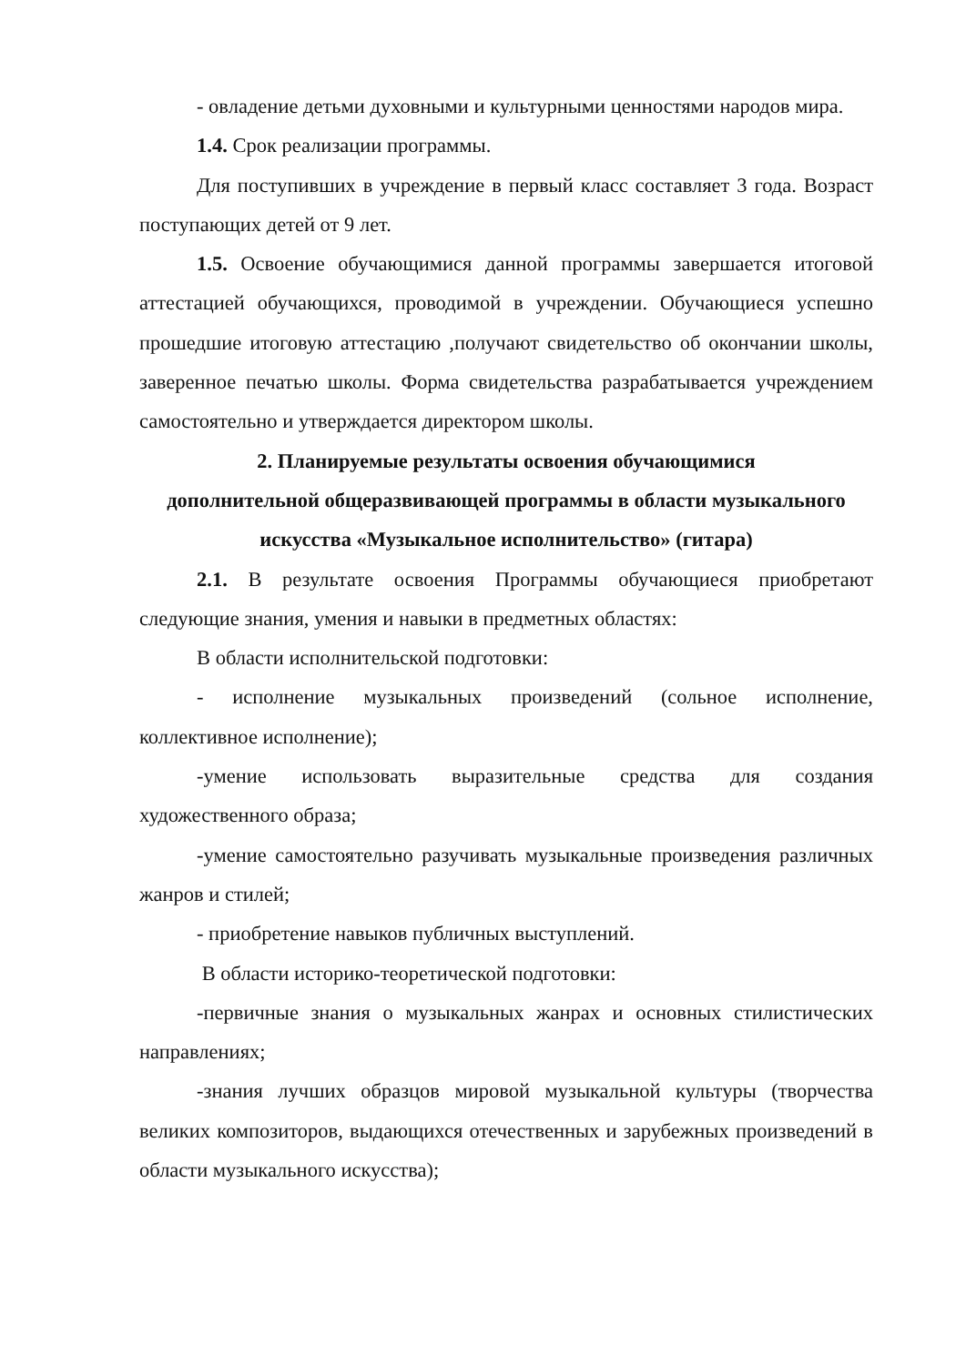- овладение детьми духовными и культурными ценностями народов мира.
1.4. Срок реализации программы.
Для поступивших в учреждение в первый класс составляет 3 года. Возраст поступающих детей от 9 лет.
1.5. Освоение обучающимися данной программы завершается итоговой аттестацией обучающихся, проводимой в учреждении. Обучающиеся успешно прошедшие итоговую аттестацию ,получают свидетельство об окончании школы, заверенное печатью школы. Форма свидетельства разрабатывается учреждением самостоятельно и утверждается директором школы.
2. Планируемые результаты освоения обучающимися
дополнительной общеразвивающей программы в области музыкального
искусства «Музыкальное исполнительство» (гитара)
2.1. В результате освоения Программы обучающиеся приобретают следующие знания, умения и навыки в предметных областях:
В области исполнительской подготовки:
- исполнение музыкальных произведений (сольное исполнение, коллективное исполнение);
-умение использовать выразительные средства для создания художественного образа;
-умение самостоятельно разучивать музыкальные произведения различных жанров и стилей;
- приобретение навыков публичных выступлений.
В области историко-теоретической подготовки:
-первичные знания о музыкальных жанрах и основных стилистических направлениях;
-знания лучших образцов мировой музыкальной культуры (творчества великих композиторов, выдающихся отечественных и зарубежных произведений в области музыкального искусства);